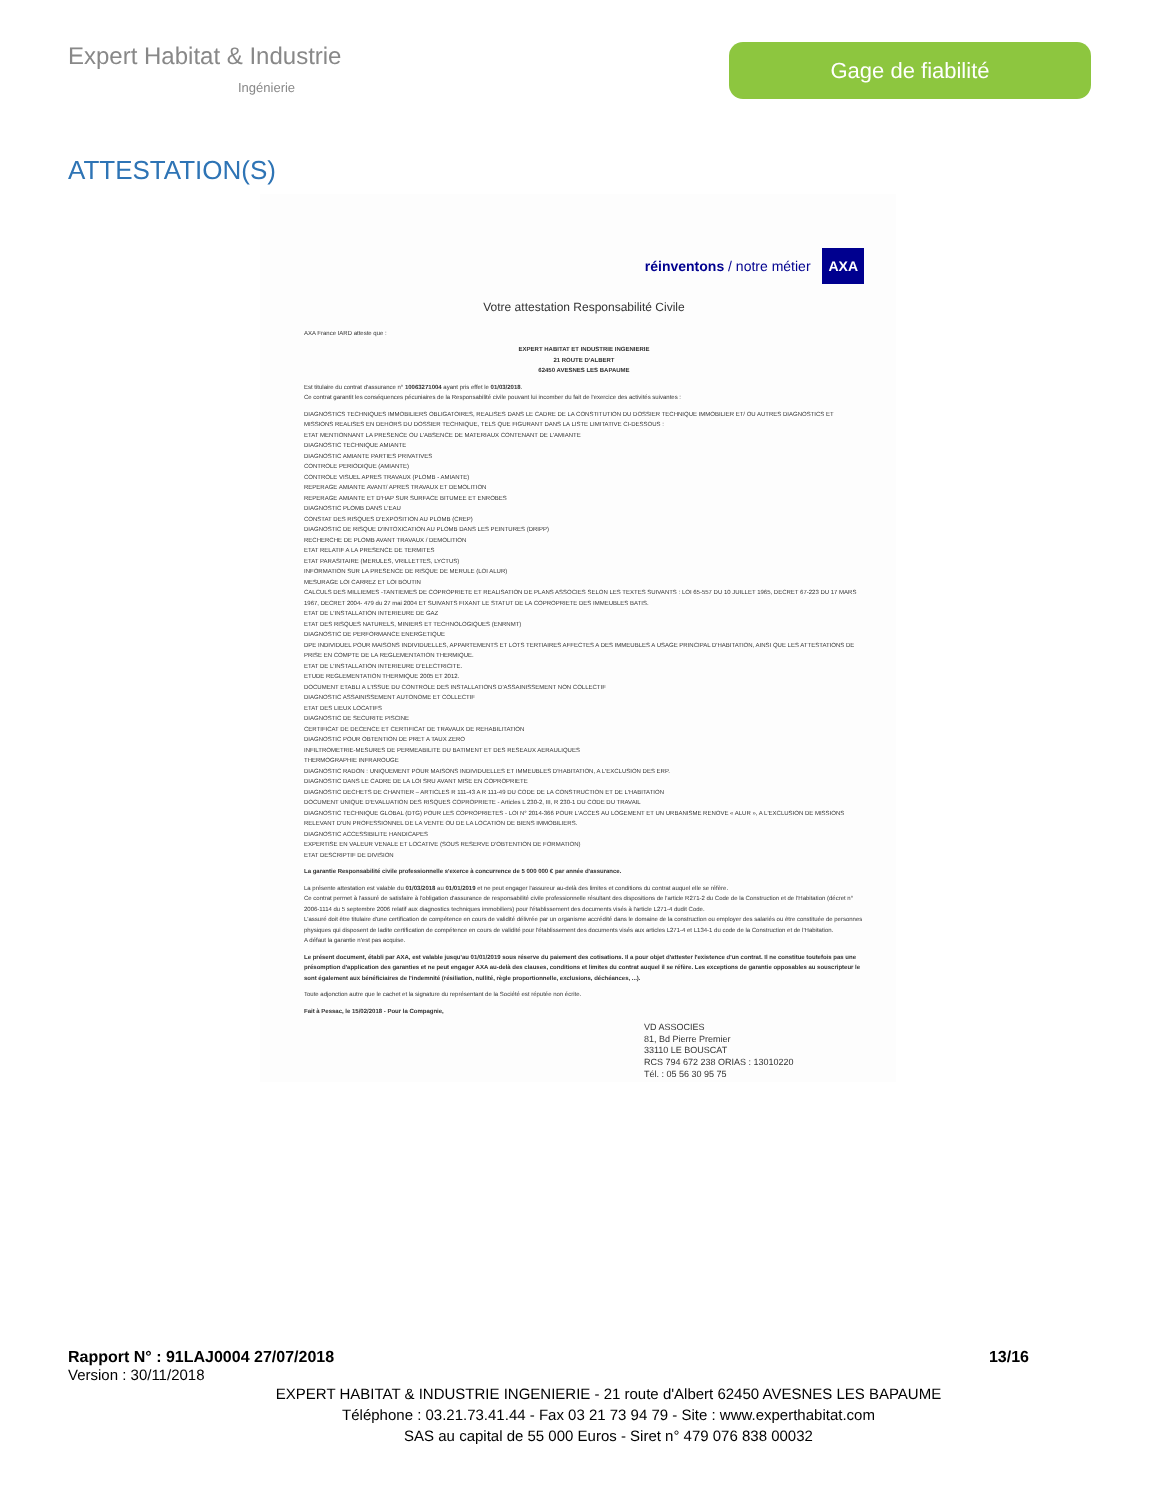Expert Habitat & Industrie
Ingénierie
Gage de fiabilité
ATTESTATION(S)
réinventons / notre métier AXA
Votre attestation Responsabilité Civile
AXA France IARD atteste que :
EXPERT HABITAT ET INDUSTRIE INGENIERIE
21 ROUTE D'ALBERT
62450 AVESNES LES BAPAUME
Est titulaire du contrat d'assurance n° 10063271004 ayant pris effet le 01/03/2018.
Ce contrat garantit les conséquences pécuniaires de la Responsabilité civile pouvant lui incomber du fait de l'exercice des activités suivantes :
DIAGNOSTICS TECHNIQUES IMMOBILIERS OBLIGATOIRES, REALISES DANS LE CADRE DE LA CONSTITUTION DU DOSSIER TECHNIQUE IMMOBILIER ET/ OU AUTRES DIAGNOSTICS ET MISSIONS REALISES EN DEHORS DU DOSSIER TECHNIQUE, TELS QUE FIGURANT DANS LA LISTE LIMITATIVE CI-DESSOUS :
ETAT MENTIONNANT LA PRESENCE OU L'ABSENCE DE MATERIAUX CONTENANT DE L'AMIANTE
DIAGNOSTIC TECHNIQUE AMIANTE
DIAGNOSTIC AMIANTE PARTIES PRIVATIVES
CONTROLE PERIODIQUE (AMIANTE)
CONTROLE VISUEL APRES TRAVAUX (PLOMB - AMIANTE)
REPERAGE AMIANTE AVANT/ APRES TRAVAUX ET DEMOLITION
REPERAGE AMIANTE ET D'HAP SUR SURFACE BITUMEE ET ENROBES
DIAGNOSTIC PLOMB DANS L'EAU
CONSTAT DES RISQUES D'EXPOSITION AU PLOMB (CREP)
DIAGNOSTIC DE RISQUE D'INTOXICATION AU PLOMB DANS LES PEINTURES (DRIPP)
RECHERCHE DE PLOMB AVANT TRAVAUX / DEMOLITION
ETAT RELATIF A LA PRESENCE DE TERMITES
ETAT PARASITAIRE (MERULES, VRILLETTES, LYCTUS)
INFORMATION SUR LA PRESENCE DE RISQUE DE MERULE (LOI ALUR)
MESURAGE LOI CARREZ ET LOI BOUTIN
CALCULS DES MILLIEMES -TANTIEMES DE COPROPRIETE ET REALISATION DE PLANS ASSOCIES SELON LES TEXTES SUIVANTS : LOI 65-557 DU 10 JUILLET 1965, DECRET 67-223 DU 17 MARS 1967, DECRET 2004- 479 du 27 mai 2004 ET SUIVANTS FIXANT LE STATUT DE LA COPROPRIETE DES IMMEUBLES BATIS.
ETAT DE L'INSTALLATION INTERIEURE DE GAZ
ETAT DES RISQUES NATURELS, MINIERS ET TECHNOLOGIQUES (ENRNMT)
DIAGNOSTIC DE PERFORMANCE ENERGETIQUE
DPE INDIVIDUEL POUR MAISONS INDIVIDUELLES, APPARTEMENTS ET LOTS TERTIAIRES AFFECTES A DES IMMEUBLES A USAGE PRINCIPAL D'HABITATION, AINSI QUE LES ATTESTATIONS DE PRISE EN COMPTE DE LA REGLEMENTATION THERMIQUE.
ETAT DE L'INSTALLATION INTERIEURE D'ELECTRICITE.
ETUDE REGLEMENTATION THERMIQUE 2005 ET 2012.
DOCUMENT ETABLI A L'ISSUE DU CONTROLE DES INSTALLATIONS D'ASSAINISSEMENT NON COLLECTIF
DIAGNOSTIC ASSAINISSEMENT AUTONOME ET COLLECTIF
ETAT DES LIEUX LOCATIFS
DIAGNOSTIC DE SECURITE PISCINE
CERTIFICAT DE DECENCE ET CERTIFICAT DE TRAVAUX DE REHABILITATION
DIAGNOSTIC POUR OBTENTION DE PRET A TAUX ZERO
INFILTROMETRIE-MESURES DE PERMEABILITE DU BATIMENT ET DES RESEAUX AERAULIQUES
THERMOGRAPHIE INFRAROUGE
DIAGNOSTIC RADON : UNIQUEMENT POUR MAISONS INDIVIDUELLES ET IMMEUBLES D'HABITATION, A L'EXCLUSION DES ERP.
DIAGNOSTIC DANS LE CADRE DE LA LOI SRU AVANT MISE EN COPROPRIETE
DIAGNOSTIC DECHETS DE CHANTIER – ARTICLES R 111-43 A R 111-49 DU CODE DE LA CONSTRUCTION ET DE L'HABITATION
DOCUMENT UNIQUE D'EVALUATION DES RISQUES COPROPRIETE - Articles L 230-2, III, R 230-1 DU CODE DU TRAVAIL
DIAGNOSTIC TECHNIQUE GLOBAL (DTG) POUR LES COPROPRIETES - LOI N° 2014-366 POUR L'ACCES AU LOGEMENT ET UN URBANISME RENOVE « ALUR », A L'EXCLUSION DE MISSIONS RELEVANT D'UN PROFESSIONNEL DE LA VENTE OU DE LA LOCATION DE BIENS IMMOBILIERS.
DIAGNOSTIC ACCESSIBILITE HANDICAPES
EXPERTISE EN VALEUR VENALE ET LOCATIVE (SOUS RESERVE D'OBTENTION DE FORMATION)
ETAT DESCRIPTIF DE DIVISION
La garantie Responsabilité civile professionnelle s'exerce à concurrence de 5 000 000 € par année d'assurance.
La présente attestation est valable du 01/03/2018 au 01/01/2019 et ne peut engager l'assureur au-delà des limites et conditions du contrat auquel elle se réfère.
Ce contrat permet à l'assuré de satisfaire à l'obligation d'assurance de responsabilité civile professionnelle résultant des dispositions de l'article R271-2 du Code de la Construction et de l'Habitation (décret n° 2006-1114 du 5 septembre 2006 relatif aux diagnostics techniques immobiliers) pour l'établissement des documents visés à l'article L271-4 dudit Code.
L'assuré doit être titulaire d'une certification de compétence en cours de validité délivrée par un organisme accrédité dans le domaine de la construction ou employer des salariés ou être constituée de personnes physiques qui disposent de ladite certification de compétence en cours de validité pour l'établissement des documents visés aux articles L271-4 et L134-1 du code de la Construction et de l'Habitation.
A défaut la garantie n'est pas acquise.
Le présent document, établi par AXA, est valable jusqu'au 01/01/2019 sous réserve du paiement des cotisations. Il a pour objet d'attester l'existence d'un contrat. Il ne constitue toutefois pas une présomption d'application des garanties et ne peut engager AXA au-delà des clauses, conditions et limites du contrat auquel il se réfère. Les exceptions de garantie opposables au souscripteur le sont également aux bénéficiaires de l'indemnité (résiliation, nullité, règle proportionnelle, exclusions, déchéances, ...).
Toute adjonction autre que le cachet et la signature du représentant de la Société est réputée non écrite.
Fait à Pessac, le 15/02/2018 - Pour la Compagnie,
VD ASSOCIES
81, Bd Pierre Premier
33110 LE BOUSCAT
RCS 794 672 238 ORIAS : 13010220
Tél. : 05 56 30 95 75
Rapport N° : 91LAJ0004 27/07/2018 13/16
Version : 30/11/2018
EXPERT HABITAT & INDUSTRIE INGENIERIE - 21 route d'Albert 62450 AVESNES LES BAPAUME
Téléphone : 03.21.73.41.44 - Fax 03 21 73 94 79 - Site : www.experthabitat.com
SAS au capital de 55 000 Euros - Siret n° 479 076 838 00032